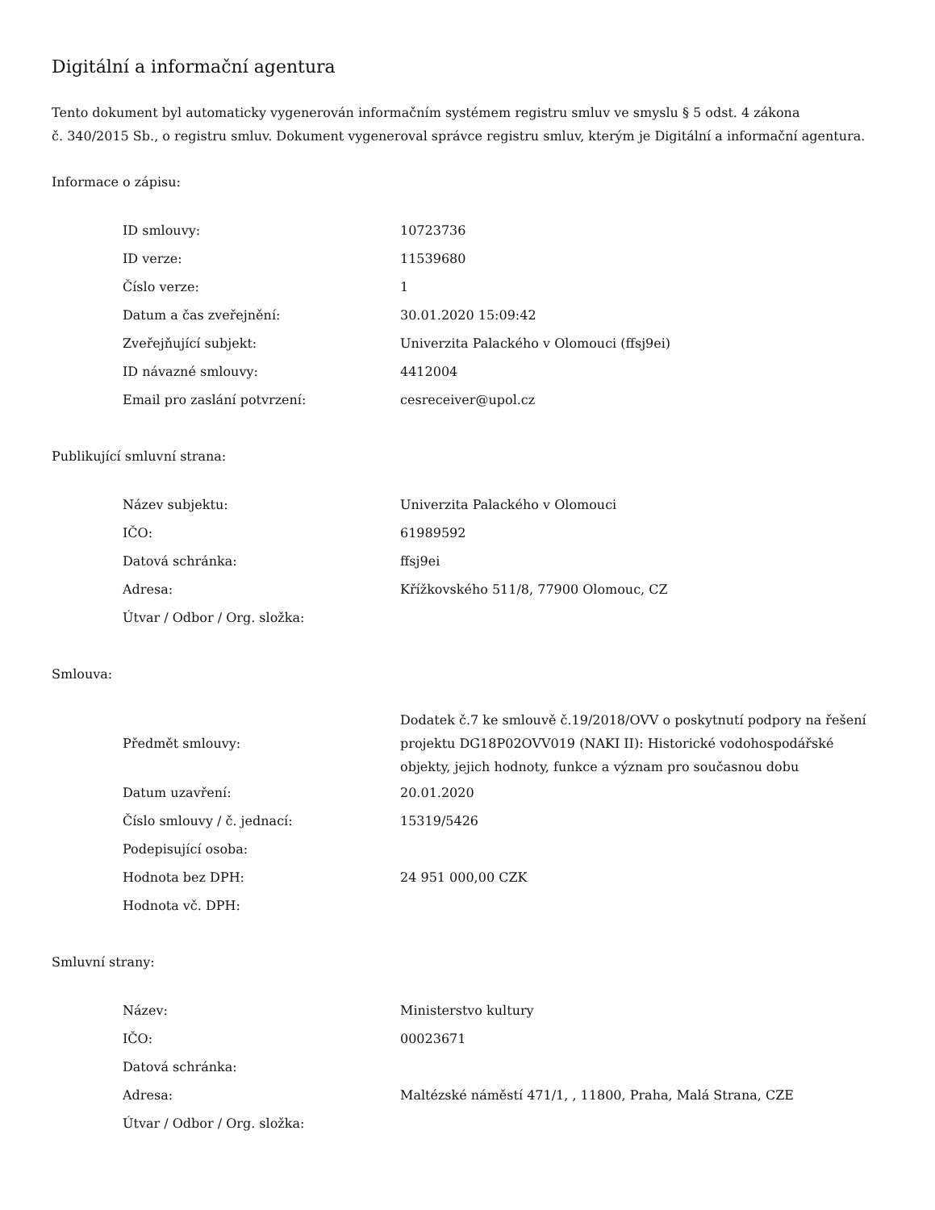Digitální a informační agentura
Tento dokument byl automaticky vygenerován informačním systémem registru smluv ve smyslu § 5 odst. 4 zákona
č. 340/2015 Sb., o registru smluv. Dokument vygeneroval správce registru smluv, kterým je Digitální a informační agentura.
Informace o zápisu:
| ID smlouvy: | 10723736 |
| ID verze: | 11539680 |
| Číslo verze: | 1 |
| Datum a čas zveřejnění: | 30.01.2020 15:09:42 |
| Zveřejňující subjekt: | Univerzita Palackého v Olomouci (ffsj9ei) |
| ID návazné smlouvy: | 4412004 |
| Email pro zaslání potvrzení: | cesreceiver@upol.cz |
Publikující smluvní strana:
| Název subjektu: | Univerzita Palackého v Olomouci |
| IČO: | 61989592 |
| Datová schránka: | ffsj9ei |
| Adresa: | Křížkovského 511/8, 77900 Olomouc, CZ |
| Útvar / Odbor / Org. složka: | |
Smlouva:
| Předmět smlouvy: | Dodatek č.7 ke smlouvě č.19/2018/OVV o poskytnutí podpory na řešení projektu DG18P02OVV019 (NAKI II): Historické vodohospodářské objekty, jejich hodnoty, funkce a význam pro současnou dobu |
| Datum uzavření: | 20.01.2020 |
| Číslo smlouvy / č. jednací: | 15319/5426 |
| Podepisující osoba: | |
| Hodnota bez DPH: | 24 951 000,00 CZK |
| Hodnota vč. DPH: | |
Smluvní strany:
| Název: | Ministerstvo kultury |
| IČO: | 00023671 |
| Datová schránka: | |
| Adresa: | Maltézské náměstí 471/1, , 11800, Praha, Malá Strana, CZE |
| Útvar / Odbor / Org. složka: | |